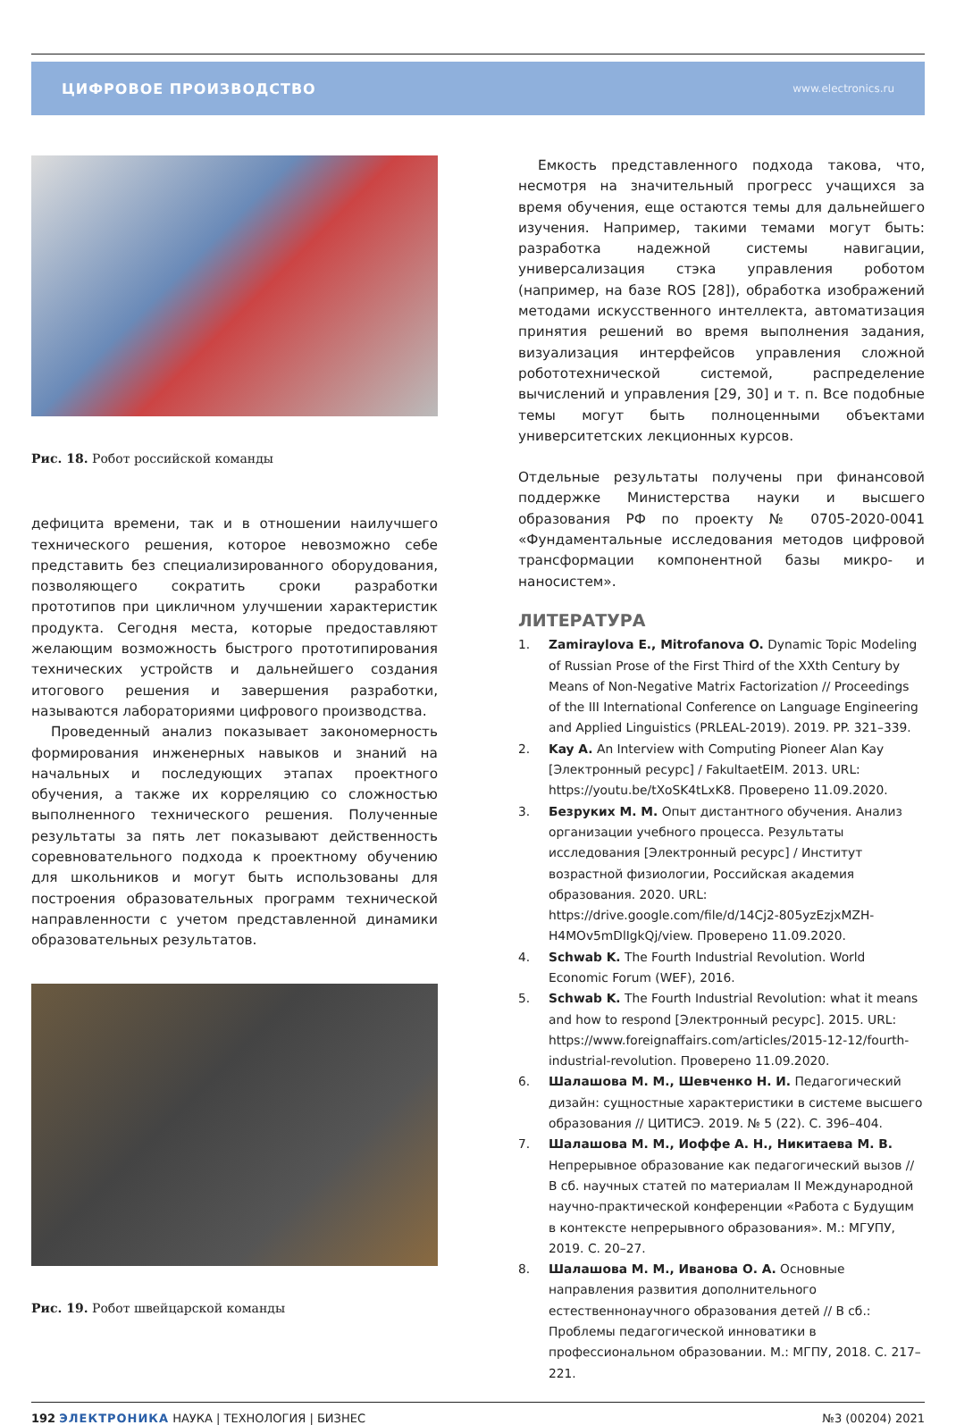ЦИФРОВОЕ ПРОИЗВОДСТВО www.electronics.ru
Рис. 18. Робот российской команды
дефицита времени, так и в отношении наилучшего технического решения, которое невозможно себе представить без специализированного оборудования, позволяющего сократить сроки разработки прототипов при цикличном улучшении характеристик продукта. Сегодня места, которые предоставляют желающим возможность быстрого прототипирования технических устройств и дальнейшего создания итогового решения и завершения разработки, называются лабораториями цифрового производства.
Проведенный анализ показывает закономерность формирования инженерных навыков и знаний на начальных и последующих этапах проектного обучения, а также их корреляцию со сложностью выполненного технического решения. Полученные результаты за пять лет показывают действенность соревновательного подхода к проектному обучению для школьников и могут быть использованы для построения образовательных программ технической направленности с учетом представленной динамики образовательных результатов.
Рис. 19. Робот швейцарской команды
Емкость представленного подхода такова, что, несмотря на значительный прогресс учащихся за время обучения, еще остаются темы для дальнейшего изучения. Например, такими темами могут быть: разработка надежной системы навигации, универсализация стэка управления роботом (например, на базе ROS [28]), обработка изображений методами искусственного интеллекта, автоматизация принятия решений во время выполнения задания, визуализация интерфейсов управления сложной робототехнической системой, распределение вычислений и управления [29, 30] и т. п. Все подобные темы могут быть полноценными объектами университетских лекционных курсов.
Отдельные результаты получены при финансовой поддержке Министерства науки и высшего образования РФ по проекту № 0705-2020-0041 «Фундаментальные исследования методов цифровой трансформации компонентной базы микро- и наносистем».
ЛИТЕРАТУРА
1. Zamiraylova E., Mitrofanova O. Dynamic Topic Modeling of Russian Prose of the First Third of the XXth Century by Means of Non-Negative Matrix Factorization // Proceedings of the III International Conference on Language Engineering and Applied Linguistics (PRLEAL-2019). 2019. PP. 321–339.
2. Kay A. An Interview with Computing Pioneer Alan Kay [Электронный ресурс] / FakultaetEIM. 2013. URL: https://youtu.be/tXoSK4tLxK8. Проверено 11.09.2020.
3. Безруких М. М. Опыт дистантного обучения. Анализ организации учебного процесса. Результаты исследования [Электронный ресурс] / Институт возрастной физиологии, Российская академия образования. 2020. URL: https://drive.google.com/file/d/14Cj2-805yzEzjxMZH-H4MOv5mDlIgkQj/view. Проверено 11.09.2020.
4. Schwab K. The Fourth Industrial Revolution. World Economic Forum (WEF), 2016.
5. Schwab K. The Fourth Industrial Revolution: what it means and how to respond [Электронный ресурс]. 2015. URL: https://www.foreignaffairs.com/articles/2015-12-12/fourth-industrial-revolution. Проверено 11.09.2020.
6. Шалашова М. М., Шевченко Н. И. Педагогический дизайн: сущностные характеристики в системе высшего образования // ЦИТИСЭ. 2019. № 5 (22). С. 396–404.
7. Шалашова М. М., Иоффе А. Н., Никитаева М. В. Непрерывное образование как педагогический вызов // В сб. научных статей по материалам II Международной научно-практической конференции «Работа с Будущим в контексте непрерывного образования». М.: МГУПУ, 2019. С. 20–27.
8. Шалашова М. М., Иванова О. А. Основные направления развития дополнительного естественнонаучного образования детей // В сб.: Проблемы педагогической инноватики в профессиональном образовании. М.: МГПУ, 2018. С. 217–221.
192 ЭЛЕКТРОНИКА НАУКА | ТЕХНОЛОГИЯ | БИЗНЕС №3 (00204) 2021